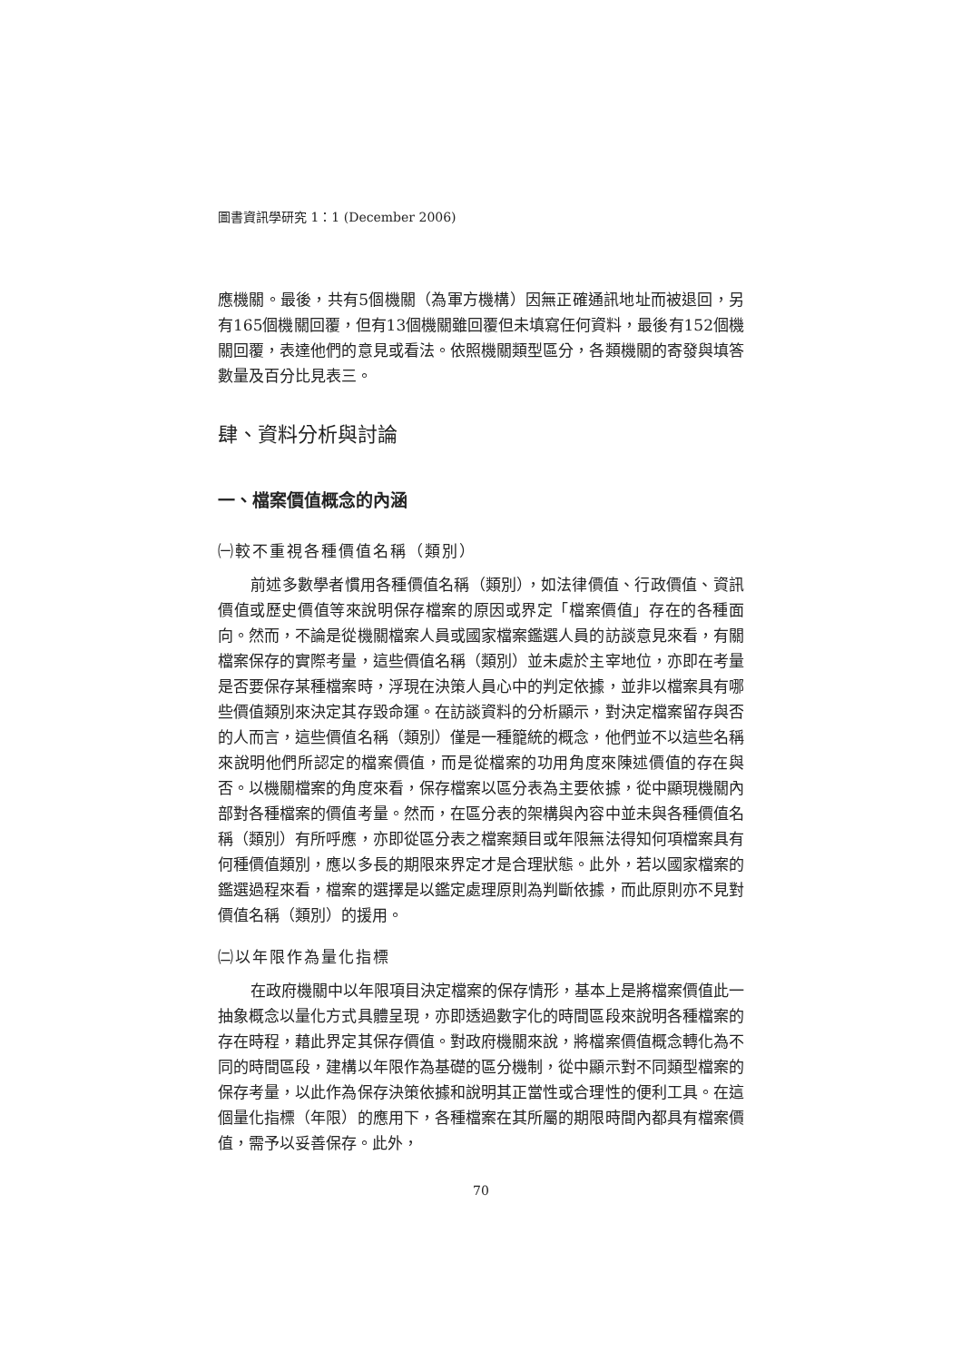圖書資訊學研究 1：1 (December 2006)
應機關。最後，共有5個機關（為軍方機構）因無正確通訊地址而被退回，另有165個機關回覆，但有13個機關雖回覆但未填寫任何資料，最後有152個機關回覆，表達他們的意見或看法。依照機關類型區分，各類機關的寄發與填答數量及百分比見表三。
肆、資料分析與討論
一、檔案價值概念的內涵
㈠較不重視各種價值名稱（類別）
前述多數學者慣用各種價值名稱（類別），如法律價值、行政價值、資訊價值或歷史價值等來說明保存檔案的原因或界定「檔案價值」存在的各種面向。然而，不論是從機關檔案人員或國家檔案鑑選人員的訪談意見來看，有關檔案保存的實際考量，這些價值名稱（類別）並未處於主宰地位，亦即在考量是否要保存某種檔案時，浮現在決策人員心中的判定依據，並非以檔案具有哪些價值類別來決定其存毀命運。在訪談資料的分析顯示，對決定檔案留存與否的人而言，這些價值名稱（類別）僅是一種籠統的概念，他們並不以這些名稱來說明他們所認定的檔案價值，而是從檔案的功用角度來陳述價值的存在與否。以機關檔案的角度來看，保存檔案以區分表為主要依據，從中顯現機關內部對各種檔案的價值考量。然而，在區分表的架構與內容中並未與各種價值名稱（類別）有所呼應，亦即從區分表之檔案類目或年限無法得知何項檔案具有何種價值類別，應以多長的期限來界定才是合理狀態。此外，若以國家檔案的鑑選過程來看，檔案的選擇是以鑑定處理原則為判斷依據，而此原則亦不見對價值名稱（類別）的援用。
㈡以年限作為量化指標
在政府機關中以年限項目決定檔案的保存情形，基本上是將檔案價值此一抽象概念以量化方式具體呈現，亦即透過數字化的時間區段來說明各種檔案的存在時程，藉此界定其保存價值。對政府機關來說，將檔案價值概念轉化為不同的時間區段，建構以年限作為基礎的區分機制，從中顯示對不同類型檔案的保存考量，以此作為保存決策依據和說明其正當性或合理性的便利工具。在這個量化指標（年限）的應用下，各種檔案在其所屬的期限時間內都具有檔案價值，需予以妥善保存。此外，
70